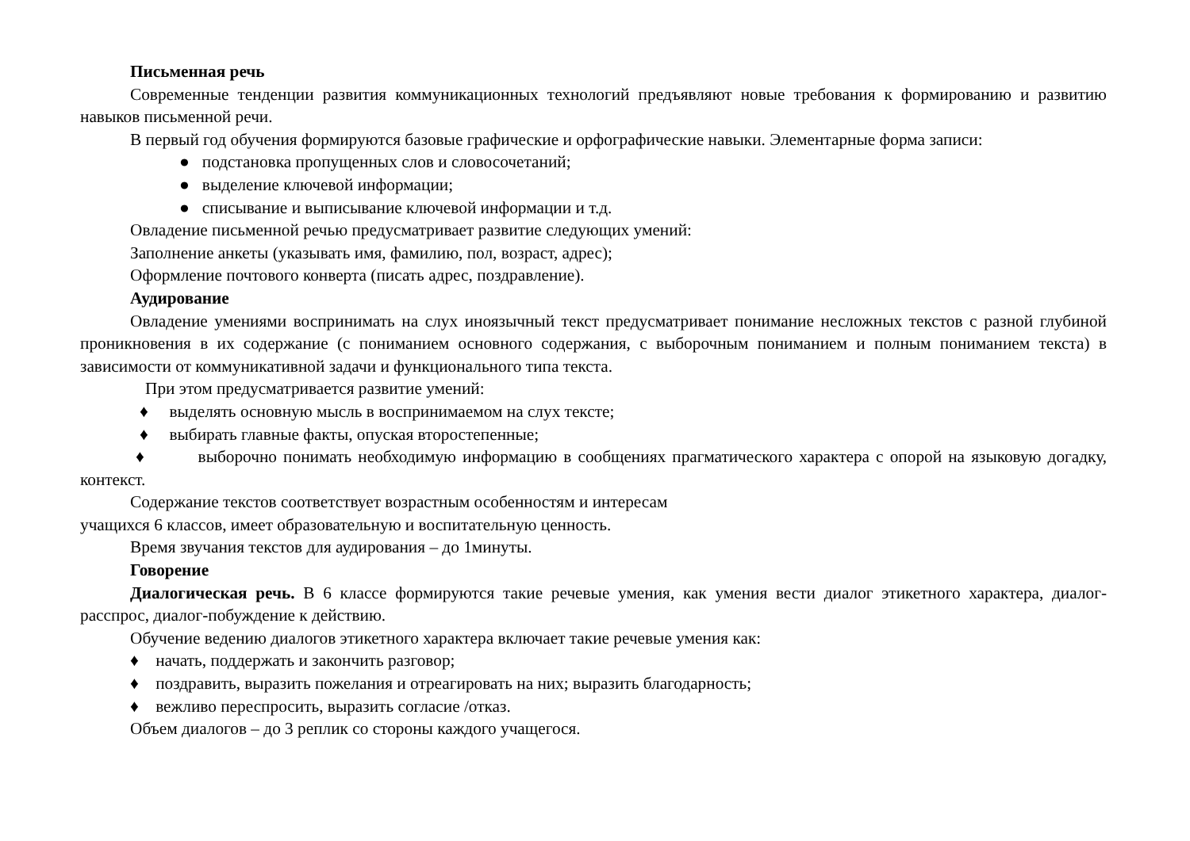Письменная речь
Современные тенденции развития коммуникационных технологий предъявляют новые требования к формированию и развитию навыков письменной речи.
В первый год обучения формируются базовые графические и орфографические навыки. Элементарные форма записи:
● подстановка пропущенных слов и словосочетаний;
● выделение ключевой информации;
● списывание и выписывание ключевой информации и т.д.
Овладение письменной речью предусматривает развитие следующих умений:
Заполнение анкеты (указывать имя, фамилию, пол, возраст, адрес);
Оформление почтового конверта (писать адрес, поздравление).
Аудирование
Овладение умениями воспринимать на слух иноязычный текст предусматривает понимание несложных текстов с разной глубиной проникновения в их содержание (с пониманием основного содержания, с выборочным пониманием и полным пониманием текста) в зависимости от коммуникативной задачи и функционального типа текста.
При этом предусматривается развитие умений:
♦ выделять основную мысль в воспринимаемом на слух тексте;
♦ выбирать главные факты, опуская второстепенные;
♦ выборочно понимать необходимую информацию в сообщениях прагматического характера с опорой на языковую догадку, контекст.
Содержание текстов соответствует возрастным особенностям и интересам
учащихся 6 классов, имеет образовательную и воспитательную ценность.
Время звучания текстов для аудирования – до 1минуты.
Говорение
Диалогическая речь. В 6 классе формируются такие речевые умения, как умения вести диалог этикетного характера, диалог-расспрос, диалог-побуждение к действию.
Обучение ведению диалогов этикетного характера включает такие речевые умения как:
♦ начать, поддержать и закончить разговор;
♦ поздравить, выразить пожелания и отреагировать на них; выразить благодарность;
♦ вежливо переспросить, выразить согласие /отказ.
Объем диалогов – до 3 реплик со стороны каждого учащегося.